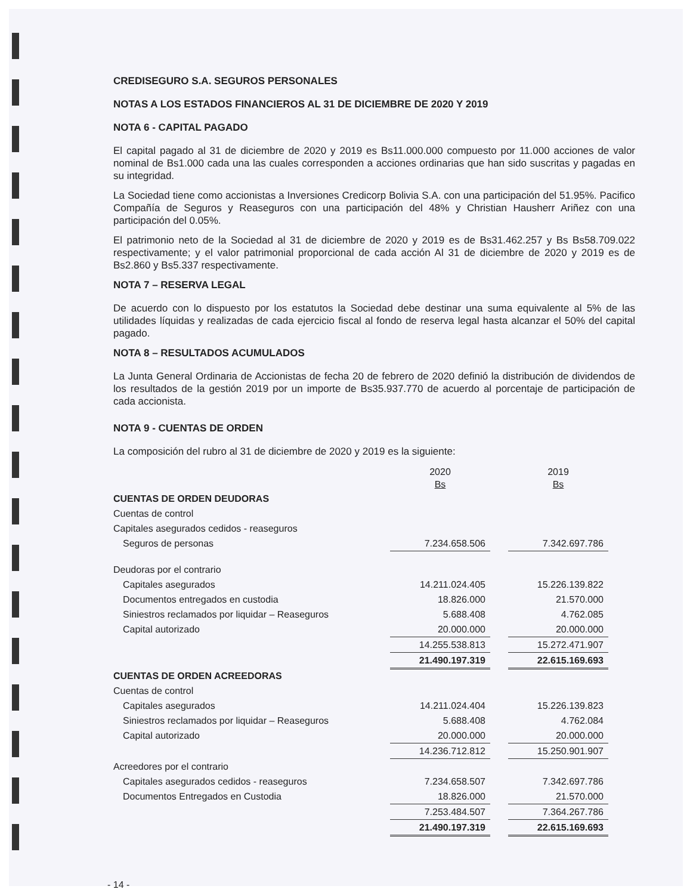CREDISEGURO S.A. SEGUROS PERSONALES
NOTAS A LOS ESTADOS FINANCIEROS AL 31 DE DICIEMBRE DE 2020 Y 2019
NOTA 6 - CAPITAL PAGADO
El capital pagado al 31 de diciembre de 2020 y 2019 es Bs11.000.000 compuesto por 11.000 acciones de valor nominal de Bs1.000 cada una las cuales corresponden a acciones ordinarias que han sido suscritas y pagadas en su integridad.
La Sociedad tiene como accionistas a Inversiones Credicorp Bolivia S.A. con una participación del 51.95%. Pacifico Compañía de Seguros y Reaseguros con una participación del 48% y Christian Hausherr Ariñez con una participación del 0.05%.
El patrimonio neto de la Sociedad al 31 de diciembre de 2020 y 2019 es de Bs31.462.257 y Bs Bs58.709.022 respectivamente; y el valor patrimonial proporcional de cada acción Al 31 de diciembre de 2020 y 2019 es de Bs2.860 y Bs5.337 respectivamente.
NOTA 7 – RESERVA LEGAL
De acuerdo con lo dispuesto por los estatutos la Sociedad debe destinar una suma equivalente al 5% de las utilidades líquidas y realizadas de cada ejercicio fiscal al fondo de reserva legal hasta alcanzar el 50% del capital pagado.
NOTA 8 – RESULTADOS ACUMULADOS
La Junta General Ordinaria de Accionistas de fecha 20 de febrero de 2020 definió la distribución de dividendos de los resultados de la gestión 2019 por un importe de Bs35.937.770 de acuerdo al porcentaje de participación de cada accionista.
NOTA 9 - CUENTAS DE ORDEN
La composición del rubro al 31 de diciembre de 2020 y 2019 es la siguiente:
| | 2020 Bs | | 2019 Bs |
| --- | --- | --- | --- |
| CUENTAS DE ORDEN DEUDORAS | | | |
| Cuentas de control | | | |
| Capitales asegurados cedidos - reaseguros | | | |
| Seguros de personas | 7.234.658.506 | | 7.342.697.786 |
| Deudoras por el contrario | | | |
| Capitales asegurados | 14.211.024.405 | | 15.226.139.822 |
| Documentos entregados en custodia | 18.826.000 | | 21.570.000 |
| Siniestros reclamados por liquidar – Reaseguros | 5.688.408 | | 4.762.085 |
| Capital autorizado | 20.000.000 | | 20.000.000 |
| | 14.255.538.813 | | 15.272.471.907 |
| | 21.490.197.319 | | 22.615.169.693 |
| CUENTAS DE ORDEN ACREEDORAS | | | |
| Cuentas de control | | | |
| Capitales asegurados | 14.211.024.404 | | 15.226.139.823 |
| Siniestros reclamados por liquidar – Reaseguros | 5.688.408 | | 4.762.084 |
| Capital autorizado | 20.000.000 | | 20.000.000 |
| | 14.236.712.812 | | 15.250.901.907 |
| Acreedores por el contrario | | | |
| Capitales asegurados cedidos - reaseguros | 7.234.658.507 | | 7.342.697.786 |
| Documentos Entregados en Custodia | 18.826.000 | | 21.570.000 |
| | 7.253.484.507 | | 7.364.267.786 |
| | 21.490.197.319 | | 22.615.169.693 |
- 14 -